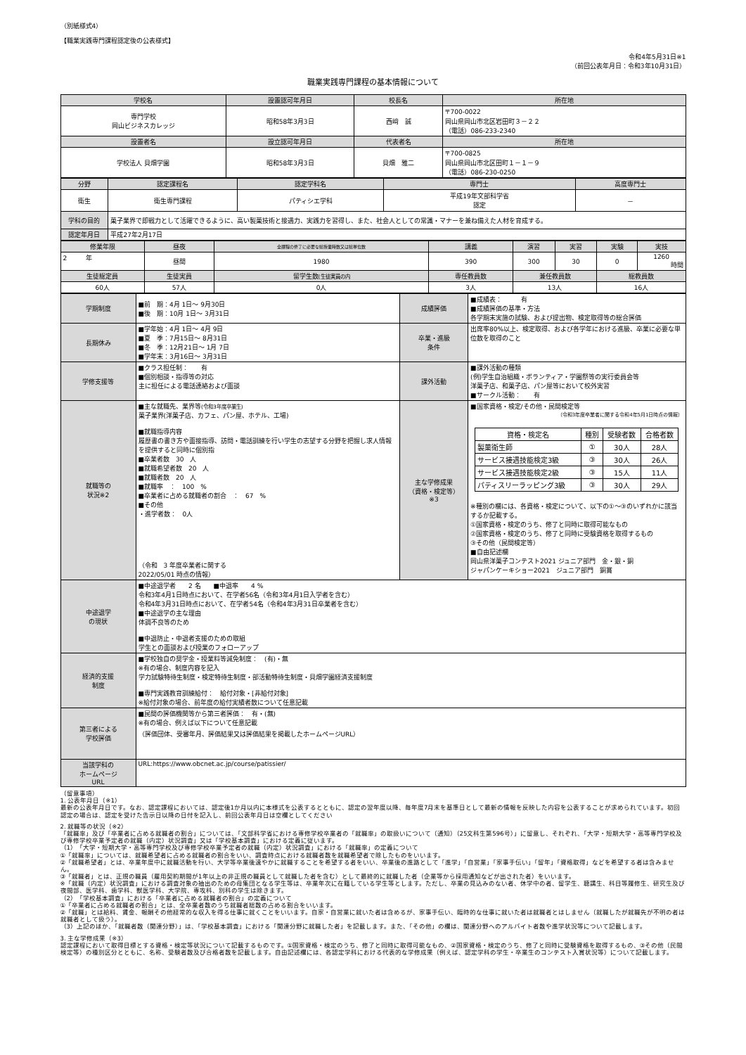（別紙様式4）
【職業実践専門課程認定後の公表様式】
令和4年5月31日※1
（前回公表年月日：令和3年10月31日）
職業実践専門課程の基本情報について
| 学校名 | 設置認可年月日 | 校長名 | 所在地 |
| --- | --- | --- | --- |
| 専門学校 岡山ビジネスカレッジ | 昭和58年3月3日 | 西﨑 誠 | 〒700-0022 岡山県岡山市北区岩田町３－２２ （電話）086-233-2340 |
| 設置者名 | 設立認可年月日 | 代表者名 | 所在地 |
| 学校法人 貝畑学園 | 昭和58年3月3日 | 貝畑 雅二 | 〒700-0825 岡山県岡山市北区田町１－１－９ （電話）086-230-0250 |
| 分野 | 認定課程名 | 認定学科名 | 専門士 | 高度専門士 |
| --- | --- | --- | --- | --- |
| 衛生 | 衛生専門課程 | パティシエ学科 | 平成19年文部科学省 認定 | － |
| 学科の目的 | 菓子業界で即戦力として活躍できるように、高い製菓技術と接遇力、実践力を習得し、また、社会人としての常識・マナーを兼ね備えた人材を育成する。 | | | |
| 認定年月日 | 平成27年2月17日 | | | |
| 修業年限 | 昼夜 | 全課程の修了に必要な総授業時数又は総単位数 | 講義 | 演習 | 実習 | 実験 | 実技 |
| 2 年 | 昼間 | 1980 | 390 | 300 | 30 | 0 | 1260 時間 |
| 生徒総定員 | 生徒実員 | 留学生数 (生徒実員の内 | 専任教員数 | 兼任教員数 | | 総教員数 | |
| 60人 | 57人 | 0人 | 3人 | 13人 | | 16人 | |
| 学期制度 | ■前 期：4月 1日～ 9月30日 ■後 期：10月 1日～ 3月31日 | 成績評価 | ■成績表： 有 ■成績評価の基準・方法 各学期末実施の試験、および提出物、検定取得等の総合評価 |
| 長期休み | ■学年始：4月 1日～ 4月 9日 ■夏 季：7月15日～ 8月31日 ■冬 季：12月21日～ 1月 7日 ■学年末：3月16日～ 3月31日 | 卒業・進級 条件 | 出席率80%以上、検定取得、および各学年における進級、卒業に必要な単位数を取得のこと |
| 学修支援等 | ■クラス担任制： 有 ■個別相談・指導等の対応 主に担任による電話連絡および面談 | 課外活動 | ■課外活動の種類 (例)学生自治組織・ボランティア・学園祭等の実行委員会等 洋菓子店、和菓子店、パン屋等において校外実習 ■サークル活動： 有 |
| 就職等の 状況※2 | ■主な就職先、業界等 (令和3年度卒業生) 菓子業界(洋菓子店、カフェ、パン屋、ホテル、工場) ■就職指導内容 履歴書の書き方や面接指導、訪問・電話訓練を行い学生の志望する分野を把握し求人情報を提供すると同時に個別指 ■卒業者数 30 人 ■就職希望者数 20 人 ■就職者数 20 人 ■就職率 ： 100 % ■卒業者に占める就職者の割合 ： 67 % ■その他 ・進学者数： 0人 （令和 3 年度卒業者に関する 2022/05/01 時点の情報） | 主な学修成果 （資格・検定等） ※3 | ■国家資格・検定/その他・民間検定等 （令和3年度卒業者に関する令和4年5月1日時点の情報） / 資格・検定名 / 種別 / 受験者数 / 合格者数 / / 製菓衛生師 / ① / 30人 / 28人 / / サービス接遇技能検定3級 / ③ / 30人 / 26人 / / サービス接遇技能検定2級 / ③ / 15人 / 11人 / / パティスリーラッピング3級 / ③ / 30人 / 29人 / ※種別の欄には、各資格・検定について、以下の①～③のいずれかに該当するか記載する。 ①国家資格・検定のうち、修了と同時に取得可能なもの ②国家資格・検定のうち、修了と同時に受験資格を取得するもの ③その他（民間検定等） ■自由記述欄 岡山県洋菓子コンテスト2021 ジュニア部門 金・銀・銅 ジャパンケーキショー2021 ジュニア部門 銅賞 |
| 中途退学 の現状 | ■中途退学者 2 名 ■中退率 4 % 令和3年4月1日時点において、在学者56名（令和3年4月1日入学者を含む） 令和4年3月31日時点において、在学者54名（令和4年3月31日卒業者を含む） ■中途退学の主な理由 体調不良等のため ■中退防止・中退者支援のための取組 学生との面談および授業のフォローアップ | | |
| 経済的支援 制度 | ■学校独自の奨学金・授業料等減免制度： (有)・無 ※有の場合、制度内容を記入 学力試験特待生制度・検定特待生制度・部活動特待生制度・貝畑学園経済支援制度 ■専門実践教育訓練給付： 給付対象・[非給付対象] ※給付対象の場合、前年度の給付実績者数について任意記載 | | |
| 第三者による 学校評価 | ■民間の評価機関等から第三者評価： 有・(無) ※有の場合、例えば以下について任意記載 （評価団体、受審年月、評価結果又は評価結果を掲載したホームページURL） | | |
| 当該学科の ホームページ URL | URL:https://www.obcnet.ac.jp/course/patissier/ | | |
（留意事項）
1. 公表年月日（※1）
最新の公表年月日です。なお、認定課程においては、認定後1か月以内に本様式を公表するとともに、認定の翌年度以降、毎年度7月末を基準日として最新の情報を反映した内容を公表することが求められています。初回認定の場合は、認定を受けた告示日以降の日付を記入し、前回公表年月日は空欄としてください
2. 就職等の状況（※2）
「就職率」及び「卒業者に占める就職者の割合」については、「文部科学省における専修学校卒業者の「就職率」の取扱いについて（通知）（25文科生第596号）」に留意し、それぞれ、「大学・短期大学・高等専門学校及び専修学校卒業予定者の就職（内定）状況調査」又は「学校基本調査」における定義に従います。
（1）「大学・短期大学・高等専門学校及び専修学校卒業予定者の就職（内定）状況調査」における「就職率」の定義について
①「就職率」については、就職希望者に占める就職者の割合をいい、調査時点における就職者数を就職希望者で除したものをいいます。
②「就職希望者」とは、卒業年度中に就職活動を行い、大学等卒業後速やかに就職することを希望する者をいい、卒業後の進路として「進学」「自営業」「家事手伝い」「留年」「資格取得」などを希望する者は含みません。
③「就職者」とは、正規の職員（雇用契約期間が1年以上の非正規の職員として就職した者を含む）として最終的に就職した者（企業等から採用通知などが出された者）をいいます。
※「就職（内定）状況調査」における調査対象の抽出のための母集団となる学生等は、卒業年次に在籍している学生等とします。ただし、卒業の見込みのない者、休学中の者、留学生、聴講生、科目等履修生、研究生及び夜間部、医学科、歯学科、獣医学科、大学院、専攻科、別科の学生は除きます。
（2）「学校基本調査」における「卒業者に占める就職者の割合」の定義について
①「卒業者に占める就職者の割合」とは、全卒業者数のうち就職者総数の占める割合をいいます。
②「就職」とは給料、賃金、報酬その他経常的な収入を得る仕事に就くことをいいます。自家・自営業に就いた者は含めるが、家事手伝い、臨時的な仕事に就いた者は就職者とはしません（就職したが就職先が不明の者は就職者として扱う）。
（3）上記のほか、「就職者数（関連分野）」は、「学校基本調査」における「関連分野に就職した者」を記載します。また、「その他」の欄は、関連分野へのアルバイト者数や進学状況等について記載します。
3. 主な学修成果（※3）
認定課程において取得目標とする資格・検定等状況について記載するものです。①国家資格・検定のうち、修了と同時に取得可能なもの、②国家資格・検定のうち、修了と同時に受験資格を取得するもの、③その他（民間検定等）の種別区分とともに、名称、受験者数及び合格者数を記載します。自由記述欄には、各認定学科における代表的な学修成果（例えば、認定学科の学生・卒業生のコンテスト入賞状況等）について記載します。